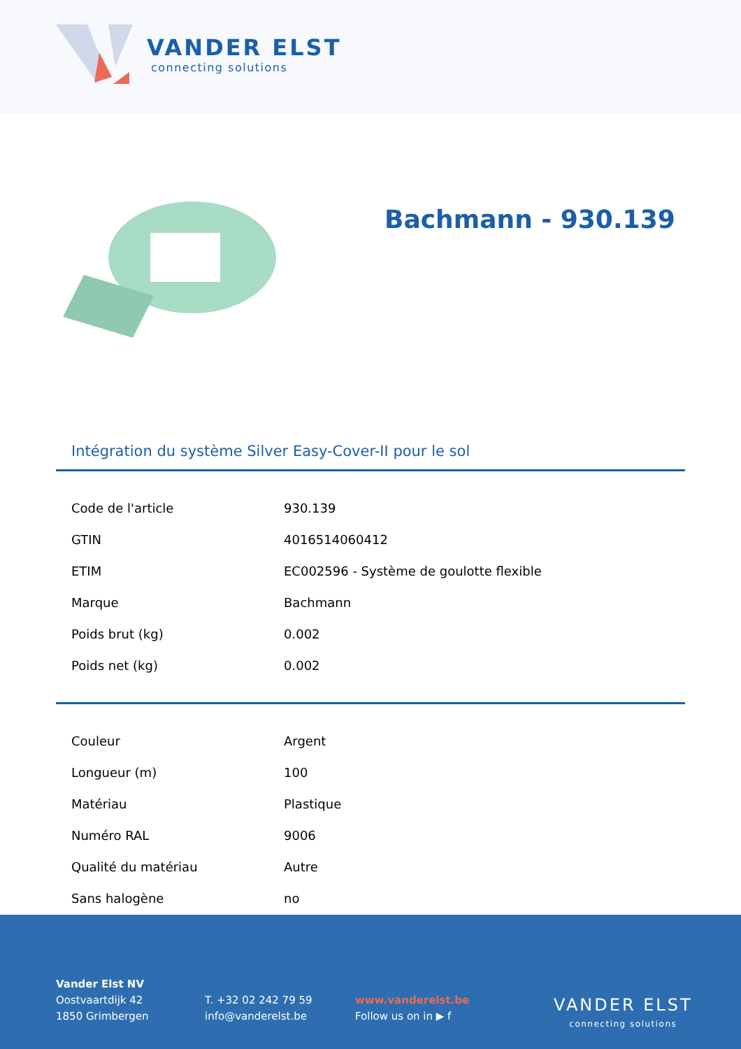VANDER ELST
connecting solutions
Bachmann - 930.139
Intégration du système Silver Easy-Cover-II pour le sol
| Code de l'article | 930.139 |
| GTIN | 4016514060412 |
| ETIM | EC002596 - Système de goulotte flexible |
| Marque | Bachmann |
| Poids brut (kg) | 0.002 |
| Poids net (kg) | 0.002 |
| Couleur | Argent |
| Longueur (m) | 100 |
| Matériau | Plastique |
| Numéro RAL | 9006 |
| Qualité du matériau | Autre |
| Sans halogène | no |
Vander Elst NV
Oostvaartdijk 42
1850 Grimbergen
T. +32 02 242 79 59
info@vanderelst.be
www.vanderelst.be
Follow us on in ▶ f
VANDER ELST
connecting solutions